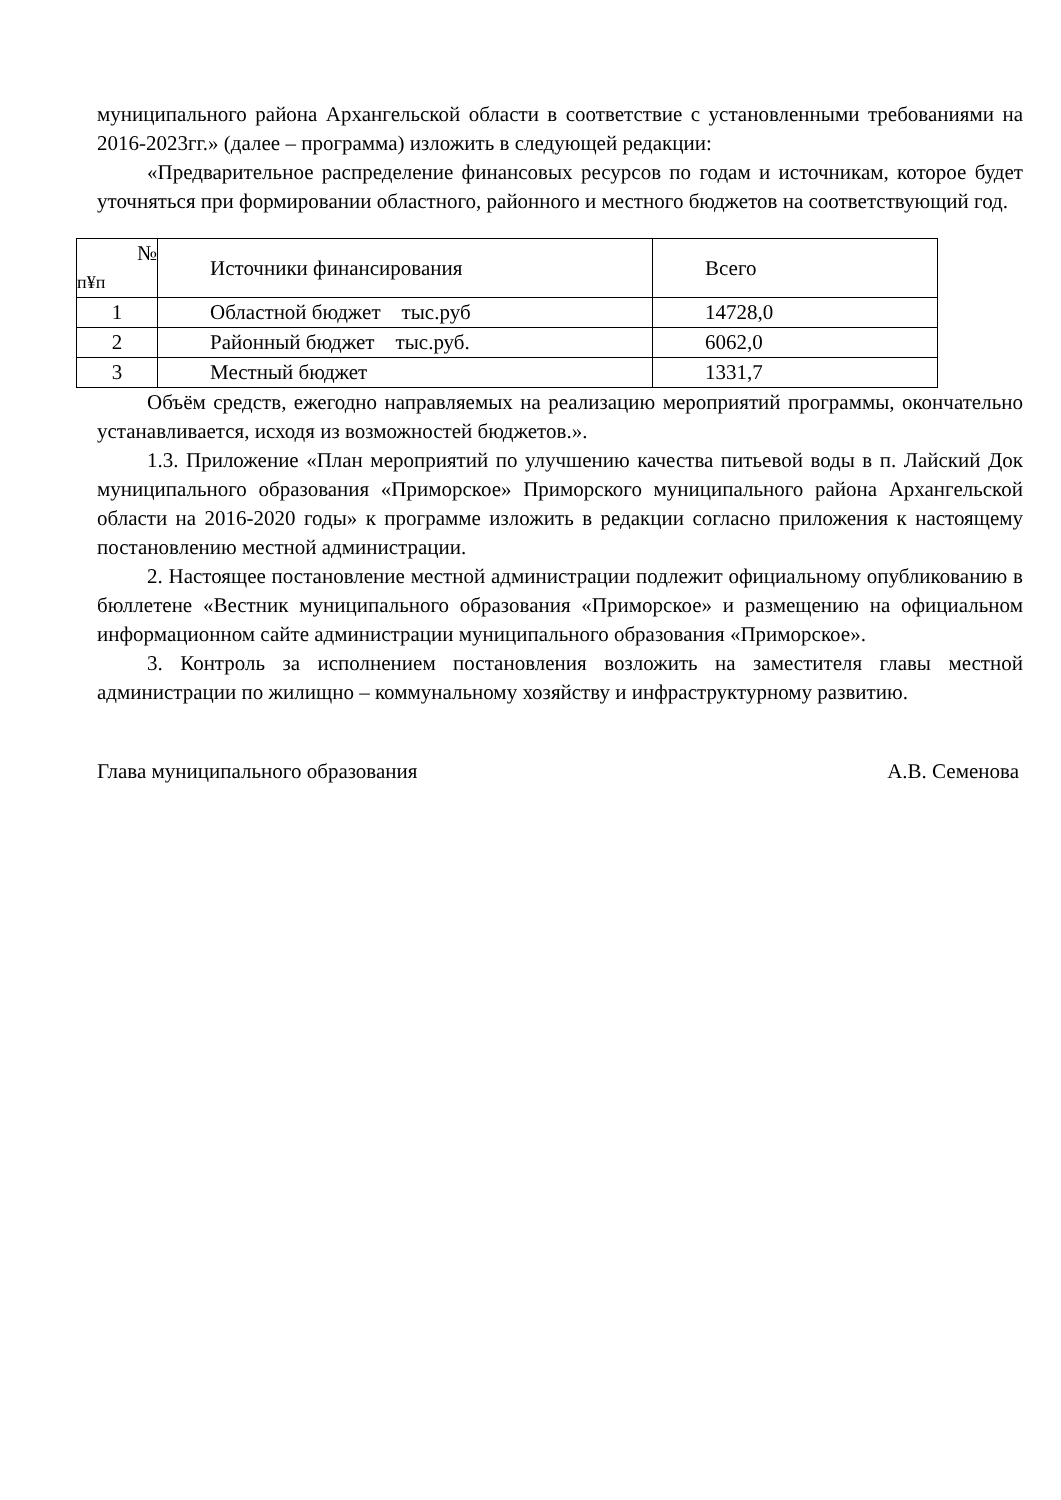муниципального района Архангельской области в соответствие с установленными требованиями на 2016-2023гг.» (далее – программа) изложить в следующей редакции:
«Предварительное распределение финансовых ресурсов по годам и источникам, которое будет уточняться при формировании областного, районного и местного бюджетов на соответствующий год.
| № п¥п | Источники финансирования | Всего |
| 1 | Областной бюджет тыс.руб | 14728,0 |
| 2 | Районный бюджет тыс.руб. | 6062,0 |
| 3 | Местный бюджет | 1331,7 |
Объём средств, ежегодно направляемых на реализацию мероприятий программы, окончательно устанавливается, исходя из возможностей бюджетов.».
1.3. Приложение «План мероприятий по улучшению качества питьевой воды в п. Лайский Док муниципального образования «Приморское» Приморского муниципального района Архангельской области на 2016-2020 годы» к программе изложить в редакции согласно приложения к настоящему постановлению местной администрации.
2. Настоящее постановление местной администрации подлежит официальному опубликованию в бюллетене «Вестник муниципального образования «Приморское» и размещению на официальном информационном сайте администрации муниципального образования «Приморское».
3. Контроль за исполнением постановления возложить на заместителя главы местной администрации по жилищно – коммунальному хозяйству и инфраструктурному развитию.
Глава муниципального образования А.В. Семенова